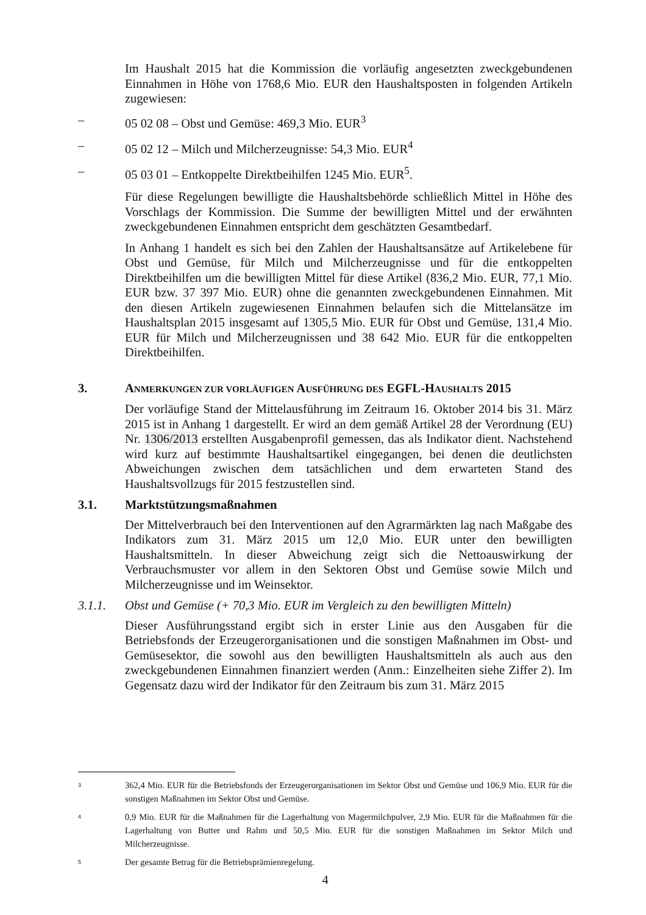Im Haushalt 2015 hat die Kommission die vorläufig angesetzten zweckgebundenen Einnahmen in Höhe von 1768,6 Mio. EUR den Haushaltsposten in folgenden Artikeln zugewiesen:
– 05 02 08 – Obst und Gemüse: 469,3 Mio. EUR<sup>3</sup>
– 05 02 12 – Milch und Milcherzeugnisse: 54,3 Mio. EUR<sup>4</sup>
– 05 03 01 – Entkoppelte Direktbeihilfen 1245 Mio. EUR<sup>5</sup>.
Für diese Regelungen bewilligte die Haushaltsbehörde schließlich Mittel in Höhe des Vorschlags der Kommission. Die Summe der bewilligten Mittel und der erwähnten zweckgebundenen Einnahmen entspricht dem geschätzten Gesamtbedarf.
In Anhang 1 handelt es sich bei den Zahlen der Haushaltsansätze auf Artikelebene für Obst und Gemüse, für Milch und Milcherzeugnisse und für die entkoppelten Direktbeihilfen um die bewilligten Mittel für diese Artikel (836,2 Mio. EUR, 77,1 Mio. EUR bzw. 37 397 Mio. EUR) ohne die genannten zweckgebundenen Einnahmen. Mit den diesen Artikeln zugewiesenen Einnahmen belaufen sich die Mittelansätze im Haushaltsplan 2015 insgesamt auf 1305,5 Mio. EUR für Obst und Gemüse, 131,4 Mio. EUR für Milch und Milcherzeugnissen und 38 642 Mio. EUR für die entkoppelten Direktbeihilfen.
3. ANMERKUNGEN ZUR VORLÄUFIGEN AUSFÜHRUNG DES EGFL-HAUSHALTS 2015
Der vorläufige Stand der Mittelausführung im Zeitraum 16. Oktober 2014 bis 31. März 2015 ist in Anhang 1 dargestellt. Er wird an dem gemäß Artikel 28 der Verordnung (EU) Nr. 1306/2013 erstellten Ausgabenprofil gemessen, das als Indikator dient. Nachstehend wird kurz auf bestimmte Haushaltsartikel eingegangen, bei denen die deutlichsten Abweichungen zwischen dem tatsächlichen und dem erwarteten Stand des Haushaltsvollzugs für 2015 festzustellen sind.
3.1. Marktstützungsmaßnahmen
Der Mittelverbrauch bei den Interventionen auf den Agrarmärkten lag nach Maßgabe des Indikators zum 31. März 2015 um 12,0 Mio. EUR unter den bewilligten Haushaltsmitteln. In dieser Abweichung zeigt sich die Nettoauswirkung der Verbrauchsmuster vor allem in den Sektoren Obst und Gemüse sowie Milch und Milcherzeugnisse und im Weinsektor.
3.1.1. Obst und Gemüse (+ 70,3 Mio. EUR im Vergleich zu den bewilligten Mitteln)
Dieser Ausführungsstand ergibt sich in erster Linie aus den Ausgaben für die Betriebsfonds der Erzeugerorganisationen und die sonstigen Maßnahmen im Obst- und Gemüsesektor, die sowohl aus den bewilligten Haushaltsmitteln als auch aus den zweckgebundenen Einnahmen finanziert werden (Anm.: Einzelheiten siehe Ziffer 2). Im Gegensatz dazu wird der Indikator für den Zeitraum bis zum 31. März 2015
3 362,4 Mio. EUR für die Betriebsfonds der Erzeugerorganisationen im Sektor Obst und Gemüse und 106,9 Mio. EUR für die sonstigen Maßnahmen im Sektor Obst und Gemüse.
4 0,9 Mio. EUR für die Maßnahmen für die Lagerhaltung von Magermilchpulver, 2,9 Mio. EUR für die Maßnahmen für die Lagerhaltung von Butter und Rahm und 50,5 Mio. EUR für die sonstigen Maßnahmen im Sektor Milch und Milcherzeugnisse.
5 Der gesamte Betrag für die Betriebsprämienregelung.
4